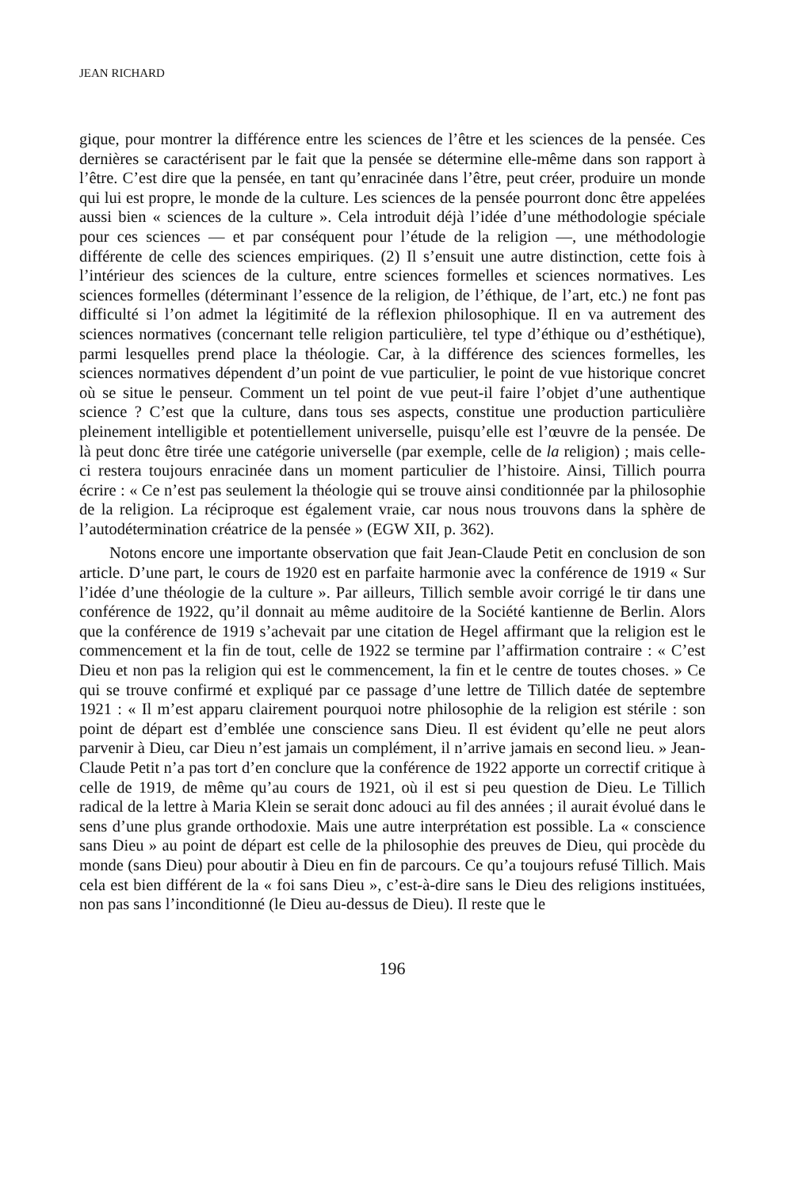JEAN RICHARD
gique, pour montrer la différence entre les sciences de l’être et les sciences de la pensée. Ces dernières se caractérisent par le fait que la pensée se détermine elle-même dans son rapport à l’être. C’est dire que la pensée, en tant qu’enracinée dans l’être, peut créer, produire un monde qui lui est propre, le monde de la culture. Les sciences de la pensée pourront donc être appelées aussi bien « sciences de la culture ». Cela introduit déjà l’idée d’une méthodologie spéciale pour ces sciences — et par conséquent pour l’étude de la religion —, une méthodologie différente de celle des sciences empiriques. (2) Il s’ensuit une autre distinction, cette fois à l’intérieur des sciences de la culture, entre sciences formelles et sciences normatives. Les sciences formelles (déterminant l’essence de la religion, de l’éthique, de l’art, etc.) ne font pas difficulté si l’on admet la légitimité de la réflexion philosophique. Il en va autrement des sciences normatives (concernant telle religion particulière, tel type d’éthique ou d’esthétique), parmi lesquelles prend place la théologie. Car, à la différence des sciences formelles, les sciences normatives dépendent d’un point de vue particulier, le point de vue historique concret où se situe le penseur. Comment un tel point de vue peut-il faire l’objet d’une authentique science ? C’est que la culture, dans tous ses aspects, constitue une production particulière pleinement intelligible et potentiellement universelle, puisqu’elle est l’œuvre de la pensée. De là peut donc être tirée une catégorie universelle (par exemple, celle de la religion) ; mais celle-ci restera toujours enracinée dans un moment particulier de l’histoire. Ainsi, Tillich pourra écrire : « Ce n’est pas seulement la théologie qui se trouve ainsi conditionnée par la philosophie de la religion. La réciproque est également vraie, car nous nous trouvons dans la sphère de l’autodétermination créatrice de la pensée » (EGW XII, p. 362).
Notons encore une importante observation que fait Jean-Claude Petit en conclusion de son article. D’une part, le cours de 1920 est en parfaite harmonie avec la conférence de 1919 « Sur l’idée d’une théologie de la culture ». Par ailleurs, Tillich semble avoir corrigé le tir dans une conférence de 1922, qu’il donnait au même auditoire de la Société kantienne de Berlin. Alors que la conférence de 1919 s’achevait par une citation de Hegel affirmant que la religion est le commencement et la fin de tout, celle de 1922 se termine par l’affirmation contraire : « C’est Dieu et non pas la religion qui est le commencement, la fin et le centre de toutes choses. » Ce qui se trouve confirmé et expliqué par ce passage d’une lettre de Tillich datée de septembre 1921 : « Il m’est apparu clairement pourquoi notre philosophie de la religion est stérile : son point de départ est d’emblée une conscience sans Dieu. Il est évident qu’elle ne peut alors parvenir à Dieu, car Dieu n’est jamais un complément, il n’arrive jamais en second lieu. » Jean-Claude Petit n’a pas tort d’en conclure que la conférence de 1922 apporte un correctif critique à celle de 1919, de même qu’au cours de 1921, où il est si peu question de Dieu. Le Tillich radical de la lettre à Maria Klein se serait donc adouci au fil des années ; il aurait évolué dans le sens d’une plus grande orthodoxie. Mais une autre interprétation est possible. La « conscience sans Dieu » au point de départ est celle de la philosophie des preuves de Dieu, qui procède du monde (sans Dieu) pour aboutir à Dieu en fin de parcours. Ce qu’a toujours refusé Tillich. Mais cela est bien différent de la « foi sans Dieu », c’est-à-dire sans le Dieu des religions instituées, non pas sans l’inconditionné (le Dieu au-dessus de Dieu). Il reste que le
196